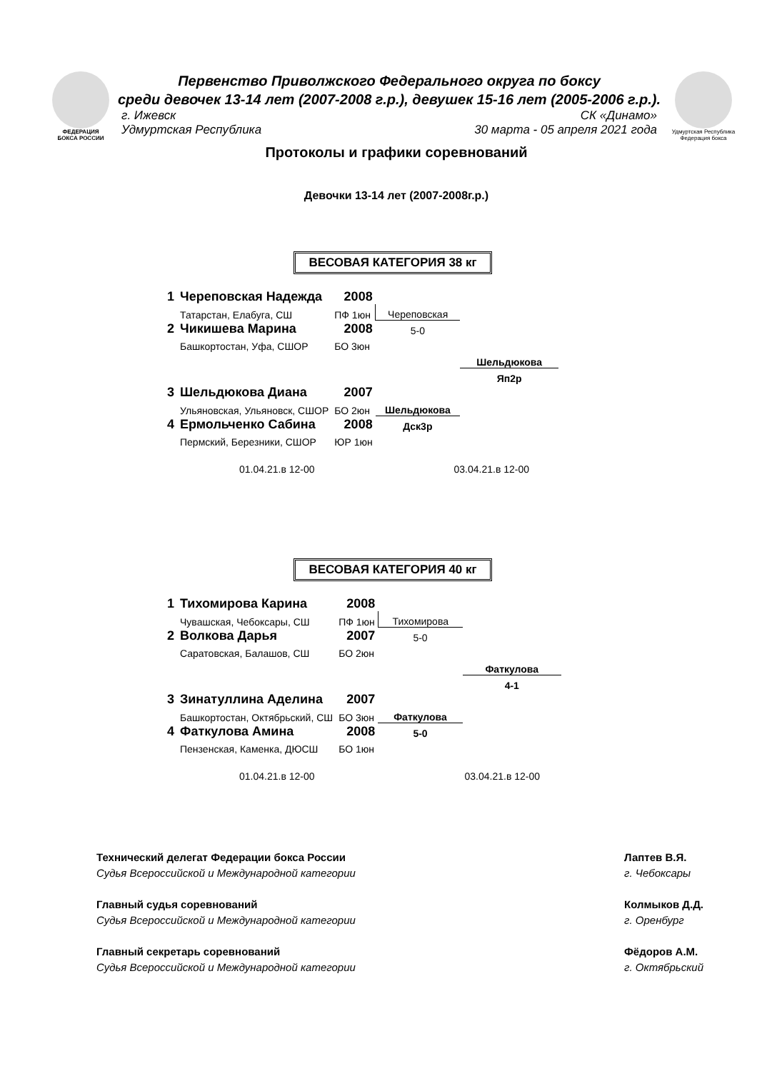ФЕДЕРАЦИЯ
БОКСА РОССИИ
Удмуртская Республика
Федерация бокса
Первенство Приволжского Федерального округа по боксу
среди девочек 13-14 лет (2007-2008 г.р.), девушек 15-16 лет (2005-2006 г.р.).
г. Ижевск СК «Динамо»
Удмуртская Республика 30 марта - 05 апреля 2021 года
Протоколы и графики соревнований
Девочки 13-14 лет (2007-2008г.р.)
ВЕСОВАЯ КАТЕГОРИЯ 38 кг
| 1 | Череповская Надежда | 2008 | | |
| | Татарстан, Елабуга, СШ | ПФ 1юн | Череповская | |
| 2 | Чикишева Марина | 2008 | 5-0 | |
| | Башкортостан, Уфа, СШОР | БО 3юн | | |
| | | | | Шельдюкова |
| | | | | Яп2р |
| 3 | Шельдюкова Диана | 2007 | | |
| | Ульяновская, Ульяновск, СШОР | БО 2юн | Шельдюкова | |
| 4 | Ермольченко Сабина | 2008 | Дск3р | |
| | Пермский, Березники, СШОР | ЮР 1юн | | |
01.04.21.в 12-00 03.04.21.в 12-00
ВЕСОВАЯ КАТЕГОРИЯ 40 кг
| 1 | Тихомирова Карина | 2008 | | |
| | Чувашская, Чебоксары, СШ | ПФ 1юн | Тихомирова | |
| 2 | Волкова Дарья | 2007 | 5-0 | |
| | Саратовская, Балашов, СШ | БО 2юн | | |
| | | | | Фаткулова |
| | | | | 4-1 |
| 3 | Зинатуллина Аделина | 2007 | | |
| | Башкортостан, Октябрьский, СШ | БО 3юн | Фаткулова | |
| 4 | Фаткулова Амина | 2008 | 5-0 | |
| | Пензенская, Каменка, ДЮСШ | БО 1юн | | |
01.04.21.в 12-00 03.04.21.в 12-00
Технический делегат Федерации бокса России
Судья Всероссийской и Международной категории
Главный судья соревнований
Судья Всероссийской и Международной категории
Главный секретарь соревнований
Судья Всероссийской и Международной категории
Лаптев В.Я.
г. Чебоксары
Колмыков Д.Д.
г. Оренбург
Фёдоров А.М.
г. Октябрьский